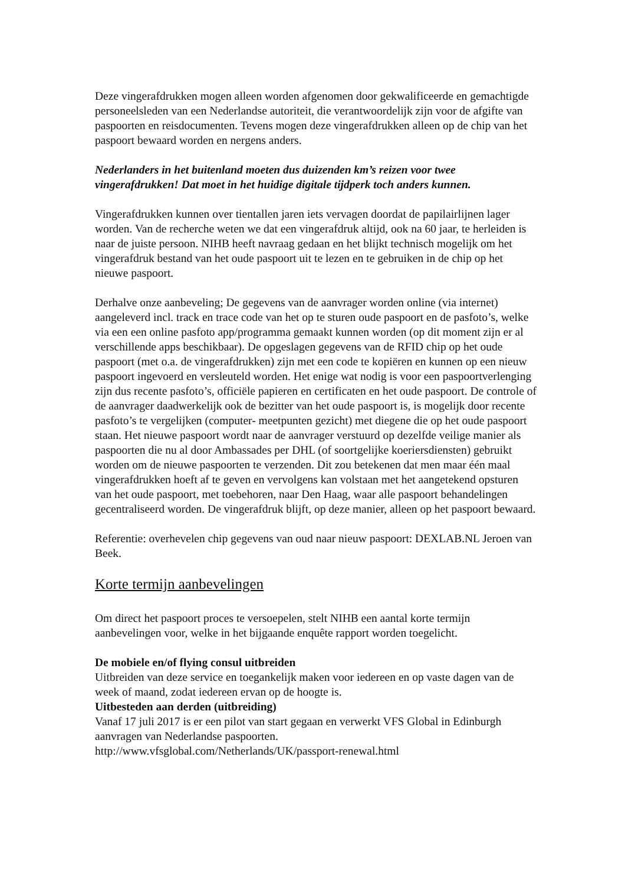Deze vingerafdrukken mogen alleen worden afgenomen door gekwalificeerde en gemachtigde personeelsleden van een Nederlandse autoriteit, die verantwoordelijk zijn voor de afgifte van paspoorten en reisdocumenten. Tevens mogen deze vingerafdrukken alleen op de chip van het paspoort bewaard worden en nergens anders.
Nederlanders in het buitenland moeten dus duizenden km’s reizen voor twee vingerafdrukken! Dat moet in het huidige digitale tijdperk toch anders kunnen.
Vingerafdrukken kunnen over tientallen jaren iets vervagen doordat de papilairlijnen lager worden. Van de recherche weten we dat een vingerafdruk altijd, ook na 60 jaar, te herleiden is naar de juiste persoon. NIHB heeft navraag gedaan en het blijkt technisch mogelijk om het vingerafdruk bestand van het oude paspoort uit te lezen en te gebruiken in de chip op het nieuwe paspoort.
Derhalve onze aanbeveling; De gegevens van de aanvrager worden online (via internet) aangeleverd incl. track en trace code van het op te sturen oude paspoort en de pasfoto’s, welke via een een online pasfoto app/programma gemaakt kunnen worden (op dit moment zijn er al verschillende apps beschikbaar). De opgeslagen gegevens van de RFID chip op het oude paspoort (met o.a. de vingerafdrukken) zijn met een code te kopiëren en kunnen op een nieuw paspoort ingevoerd en versleuteld worden. Het enige wat nodig is voor een paspoortverlenging zijn dus recente pasfoto’s, officiële papieren en certificaten en het oude paspoort. De controle of de aanvrager daadwerkelijk ook de bezitter van het oude paspoort is, is mogelijk door recente pasfoto’s te vergelijken (computer- meetpunten gezicht) met diegene die op het oude paspoort staan. Het nieuwe paspoort wordt naar de aanvrager verstuurd op dezelfde veilige manier als paspoorten die nu al door Ambassades per DHL (of soortgelijke koeriersdiensten) gebruikt worden om de nieuwe paspoorten te verzenden. Dit zou betekenen dat men maar één maal vingerafdrukken hoeft af te geven en vervolgens kan volstaan met het aangetekend opsturen van het oude paspoort, met toebehoren, naar Den Haag, waar alle paspoort behandelingen gecentraliseerd worden. De vingerafdruk blijft, op deze manier, alleen op het paspoort bewaard.
Referentie: overhevelen chip gegevens van oud naar nieuw paspoort: DEXLAB.NL Jeroen van Beek.
Korte termijn aanbevelingen
Om direct het paspoort proces te versoepelen, stelt NIHB een aantal korte termijn aanbevelingen voor, welke in het bijgaande enquête rapport worden toegelicht.
De mobiele en/of flying consul uitbreiden
Uitbreiden van deze service en toegankelijk maken voor iedereen en op vaste dagen van de week of maand, zodat iedereen ervan op de hoogte is.
Uitbesteden aan derden (uitbreiding)
Vanaf 17 juli 2017 is er een pilot van start gegaan en verwerkt VFS Global in Edinburgh aanvragen van Nederlandse paspoorten.
http://www.vfsglobal.com/Netherlands/UK/passport-renewal.html